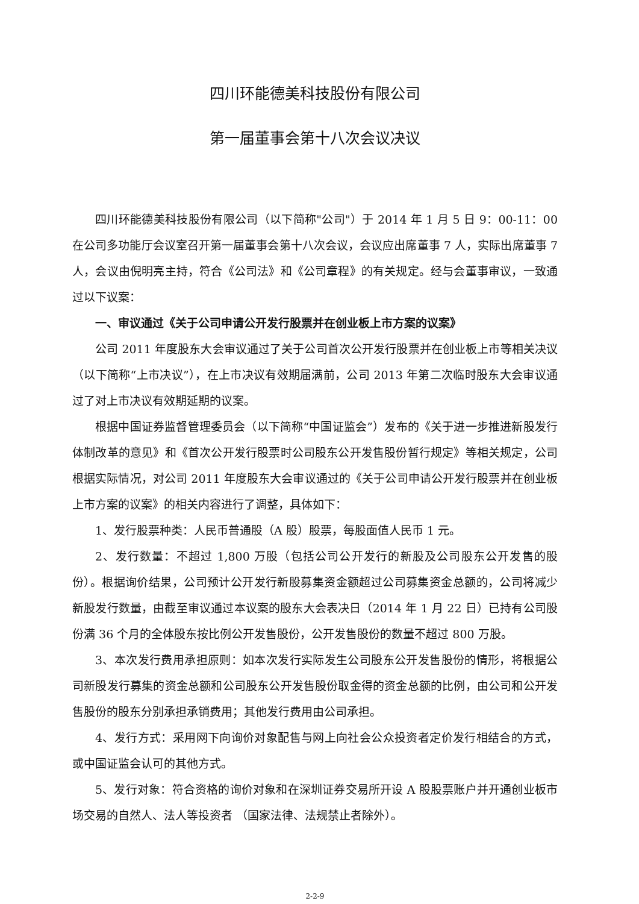四川环能德美科技股份有限公司
第一届董事会第十八次会议决议
四川环能德美科技股份有限公司（以下简称"公司"）于 2014 年 1 月 5 日 9：00-11：00 在公司多功能厅会议室召开第一届董事会第十八次会议，会议应出席董事 7 人，实际出席董事 7 人，会议由倪明亮主持，符合《公司法》和《公司章程》的有关规定。经与会董事审议，一致通过以下议案：
一、审议通过《关于公司申请公开发行股票并在创业板上市方案的议案》
公司 2011 年度股东大会审议通过了关于公司首次公开发行股票并在创业板上市等相关决议（以下简称“上市决议”），在上市决议有效期届满前，公司 2013 年第二次临时股东大会审议通过了对上市决议有效期延期的议案。
根据中国证券监督管理委员会（以下简称“中国证监会”）发布的《关于进一步推进新股发行体制改革的意见》和《首次公开发行股票时公司股东公开发售股份暂行规定》等相关规定，公司根据实际情况，对公司 2011 年度股东大会审议通过的《关于公司申请公开发行股票并在创业板上市方案的议案》的相关内容进行了调整，具体如下：
1、发行股票种类：人民币普通股（A 股）股票，每股面值人民币 1 元。
2、发行数量：不超过 1,800 万股（包括公司公开发行的新股及公司股东公开发售的股份）。根据询价结果，公司预计公开发行新股募集资金额超过公司募集资金总额的，公司将减少新股发行数量，由截至审议通过本议案的股东大会表决日（2014 年 1 月 22 日）已持有公司股份满 36 个月的全体股东按比例公开发售股份，公开发售股份的数量不超过 800 万股。
3、本次发行费用承担原则：如本次发行实际发生公司股东公开发售股份的情形，将根据公司新股发行募集的资金总额和公司股东公开发售股份取金得的资金总额的比例，由公司和公开发售股份的股东分别承担承销费用；其他发行费用由公司承担。
4、发行方式：采用网下向询价对象配售与网上向社会公众投资者定价发行相结合的方式，或中国证监会认可的其他方式。
5、发行对象：符合资格的询价对象和在深圳证券交易所开设 A 股股票账户并开通创业板市场交易的自然人、法人等投资者 （国家法律、法规禁止者除外）。
2-2-9